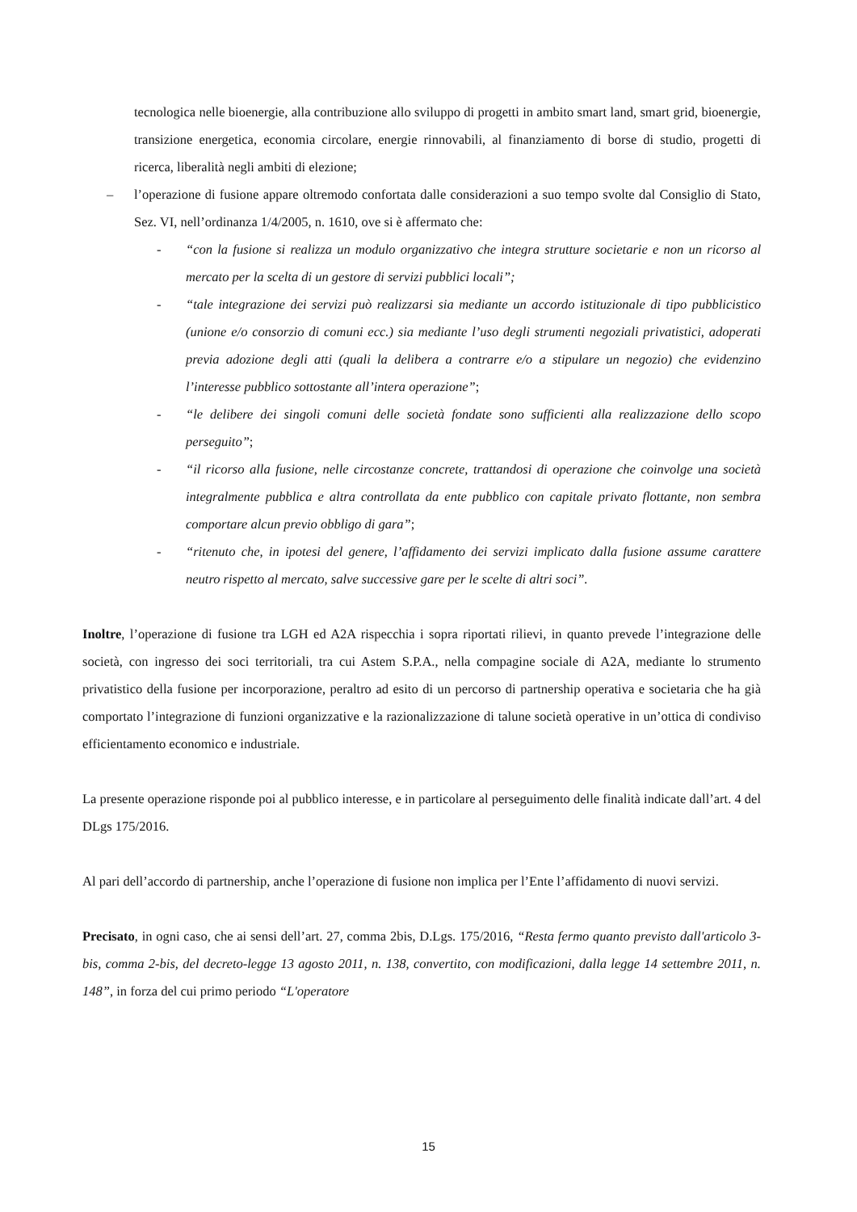tecnologica nelle bioenergie, alla contribuzione allo sviluppo di progetti in ambito smart land, smart grid, bioenergie, transizione energetica, economia circolare, energie rinnovabili, al finanziamento di borse di studio, progetti di ricerca, liberalità negli ambiti di elezione;
– l’operazione di fusione appare oltremodo confortata dalle considerazioni a suo tempo svolte dal Consiglio di Stato, Sez. VI, nell’ordinanza 1/4/2005, n. 1610, ove si è affermato che:
- “con la fusione si realizza un modulo organizzativo che integra strutture societarie e non un ricorso al mercato per la scelta di un gestore di servizi pubblici locali”;
- “tale integrazione dei servizi può realizzarsi sia mediante un accordo istituzionale di tipo pubblicistico (unione e/o consorzio di comuni ecc.) sia mediante l’uso degli strumenti negoziali privatistici, adoperati previa adozione degli atti (quali la delibera a contrarre e/o a stipulare un negozio) che evidenzino l’interesse pubblico sottostante all’intera operazione”;
- “le delibere dei singoli comuni delle società fondate sono sufficienti alla realizzazione dello scopo perseguito”;
- “il ricorso alla fusione, nelle circostanze concrete, trattandosi di operazione che coinvolge una società integralmente pubblica e altra controllata da ente pubblico con capitale privato flottante, non sembra comportare alcun previo obbligo di gara”;
- “ritenuto che, in ipotesi del genere, l’affidamento dei servizi implicato dalla fusione assume carattere neutro rispetto al mercato, salve successive gare per le scelte di altri soci”.
Inoltre, l’operazione di fusione tra LGH ed A2A rispecchia i sopra riportati rilievi, in quanto prevede l’integrazione delle società, con ingresso dei soci territoriali, tra cui Astem S.P.A., nella compagine sociale di A2A, mediante lo strumento privatistico della fusione per incorporazione, peraltro ad esito di un percorso di partnership operativa e societaria che ha già comportato l’integrazione di funzioni organizzative e la razionalizzazione di talune società operative in un’ottica di condiviso efficientamento economico e industriale.
La presente operazione risponde poi al pubblico interesse, e in particolare al perseguimento delle finalità indicate dall’art. 4 del DLgs 175/2016.
Al pari dell’accordo di partnership, anche l’operazione di fusione non implica per l’Ente l’affidamento di nuovi servizi.
Precisato, in ogni caso, che ai sensi dell’art. 27, comma 2bis, D.Lgs. 175/2016, “Resta fermo quanto previsto dall'articolo 3-bis, comma 2-bis, del decreto-legge 13 agosto 2011, n. 138, convertito, con modificazioni, dalla legge 14 settembre 2011, n. 148”, in forza del cui primo periodo “L'operatore
15